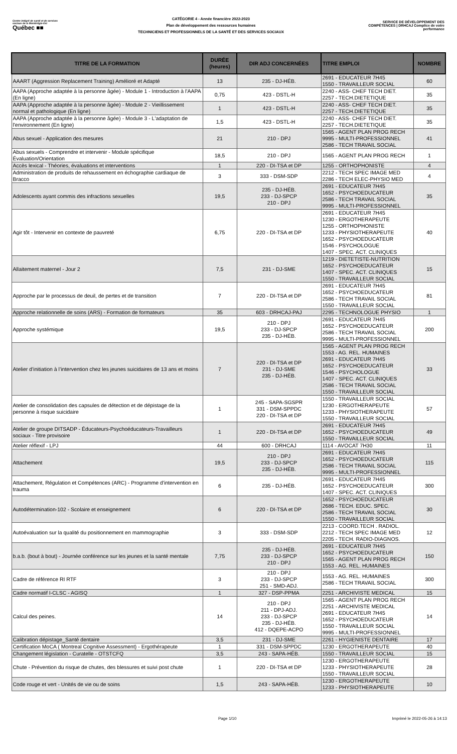Centre intégré de santé et de services sociaux de la Montérégie-Est
Québec ■■
CATÉGORIE 4 - Année financière 2022-2023
Plan de développement des ressources humaines
TECHNICIENS ET PROFESSIONNELS DE LA SANTÉ ET DES SERVICES SOCIAUX
SERVICE DE DÉVELOPPEMENT DES COMPÉTENCES | DRHCAJ Complice de votre performance
| TITRE DE LA FORMATION | DURÉE (heures) | DIR ADJ CONCERNÉES | TITRE EMPLOI | NOMBRE |
| --- | --- | --- | --- | --- |
| AAART (Aggression Replacement Training) Amélioré et Adapté | 13 | 235 - DJ-HÉB. | 2691 - EDUCATEUR 7H45 1550 - TRAVAILLEUR SOCIAL | 60 |
| AAPA (Approche adaptée à la personne âgée) - Module 1 - Introduction à l'AAPA (En ligne) | 0,75 | 423 - DSTL-H | 2240 - ASS- CHEF TECH DIET. 2257 - TECH.DIETETIQUE | 35 |
| AAPA (Approche adaptée à la personne âgée) - Module 2 - Vieillissement normal et pathologique (En ligne) | 1 | 423 - DSTL-H | 2240 - ASS- CHEF TECH DIET. 2257 - TECH.DIETETIQUE | 35 |
| AAPA (Approche adaptée à la personne âgée) - Module 3 - L'adaptation de l'environnement (En ligne) | 1,5 | 423 - DSTL-H | 2240 - ASS- CHEF TECH DIET. 2257 - TECH.DIETETIQUE | 35 |
| Abus sexuel - Application des mesures | 21 | 210 - DPJ | 1565 - AGENT PLAN PROG RECH 9995 - MULTI-PROFESSIONNEL 2586 - TECH TRAVAIL SOCIAL | 41 |
| Abus sexuels - Comprendre et intervenir - Module spécifique Évaluation/Orientation | 18,5 | 210 - DPJ | 1565 - AGENT PLAN PROG RECH | 1 |
| Accès lexical - Théories, évaluations et interventions | 1 | 220 - DI-TSA et DP | 1255 - ORTHOPHONISTE | 4 |
| Administration de produits de rehaussement en échographie cardiaque de Bracco | 3 | 333 - DSM-SDP | 2212 - TECH SPEC IMAGE MED 2286 - TECH ELEC-PHYSIO MED | 4 |
| Adolescents ayant commis des infractions sexuelles | 19,5 | 235 - DJ-HÉB. 233 - DJ-SPCP 210 - DPJ | 2691 - EDUCATEUR 7H45 1652 - PSYCHOEDUCATEUR 2586 - TECH TRAVAIL SOCIAL 9995 - MULTI-PROFESSIONNEL | 35 |
| Agir tôt - Intervenir en contexte de pauvreté | 6,75 | 220 - DI-TSA et DP | 2691 - EDUCATEUR 7H45 1230 - ERGOTHERAPEUTE 1255 - ORTHOPHONISTE 1233 - PHYSIOTHERAPEUTE 1652 - PSYCHOEDUCATEUR 1546 - PSYCHOLOGUE 1407 - SPEC. ACT. CLINIQUES | 40 |
| Allaitement maternel - Jour 2 | 7,5 | 231 - DJ-SME | 1219 - DIETETISTE-NUTRITION 1652 - PSYCHOEDUCATEUR 1407 - SPEC. ACT. CLINIQUES 1550 - TRAVAILLEUR SOCIAL | 15 |
| Approche par le processus de deuil, de pertes et de transition | 7 | 220 - DI-TSA et DP | 2691 - EDUCATEUR 7H45 1652 - PSYCHOEDUCATEUR 2586 - TECH TRAVAIL SOCIAL 1550 - TRAVAILLEUR SOCIAL | 81 |
| Approche relationnelle de soins (ARS) - Formation de formateurs | 35 | 603 - DRHCAJ-PAJ | 2295 - TECHNOLOGUE PHYSIO | 1 |
| Approche systémique | 19,5 | 210 - DPJ 233 - DJ-SPCP 235 - DJ-HÉB. | 2691 - EDUCATEUR 7H45 1652 - PSYCHOEDUCATEUR 2586 - TECH TRAVAIL SOCIAL 9995 - MULTI-PROFESSIONNEL | 200 |
| Atelier d’initiation à l’intervention chez les jeunes suicidaires de 13 ans et moins | 7 | 220 - DI-TSA et DP 231 - DJ-SME 235 - DJ-HÉB. | 1565 - AGENT PLAN PROG RECH 1553 - AG. REL. HUMAINES 2691 - EDUCATEUR 7H45 1652 - PSYCHOEDUCATEUR 1546 - PSYCHOLOGUE 1407 - SPEC. ACT. CLINIQUES 2586 - TECH TRAVAIL SOCIAL 1550 - TRAVAILLEUR SOCIAL | 33 |
| Atelier de consolidation des capsules de détection et de dépistage de la personne à risque suicidaire | 1 | 245 - SAPA-SGSPR 331 - DSM-SPPDC 220 - DI-TSA et DP | 1550 - TRAVAILLEUR SOCIAL 1230 - ERGOTHERAPEUTE 1233 - PHYSIOTHERAPEUTE 1550 - TRAVAILLEUR SOCIAL | 57 |
| Atelier de groupe DITSADP - Éducateurs-Psychoéducateurs-Travailleurs sociaux - Titre provisoire | 1 | 220 - DI-TSA et DP | 2691 - EDUCATEUR 7H45 1652 - PSYCHOEDUCATEUR 1550 - TRAVAILLEUR SOCIAL | 49 |
| Atelier réflexif - LPJ | 44 | 600 - DRHCAJ | 1114 - AVOCAT 7H30 | 11 |
| Attachement | 19,5 | 210 - DPJ 233 - DJ-SPCP 235 - DJ-HÉB. | 2691 - EDUCATEUR 7H45 1652 - PSYCHOEDUCATEUR 2586 - TECH TRAVAIL SOCIAL 9995 - MULTI-PROFESSIONNEL | 115 |
| Attachement, Régulation et Compétences (ARC) - Programme d'intervention en trauma | 6 | 235 - DJ-HÉB. | 2691 - EDUCATEUR 7H45 1652 - PSYCHOEDUCATEUR 1407 - SPEC. ACT. CLINIQUES | 300 |
| Autodétermination-102 - Scolaire et enseignement | 6 | 220 - DI-TSA et DP | 1652 - PSYCHOEDUCATEUR 2686 - TECH. EDUC. SPEC. 2586 - TECH TRAVAIL SOCIAL 1550 - TRAVAILLEUR SOCIAL | 30 |
| Autoévaluation sur la qualité du positionnement en mammographie | 3 | 333 - DSM-SDP | 2213 - COORD.TECH . RADIOL. 2212 - TECH SPEC IMAGE MED 2205 - TECH. RADIO-DIAGNOS. | 12 |
| b.a.b. (bout à bout) - Journée conférence sur les jeunes et la santé mentale | 7,75 | 235 - DJ-HÉB. 233 - DJ-SPCP 210 - DPJ | 2691 - EDUCATEUR 7H45 1652 - PSYCHOEDUCATEUR 1565 - AGENT PLAN PROG RECH 1553 - AG. REL. HUMAINES | 150 |
| Cadre de référence RI RTF | 3 | 210 - DPJ 233 - DJ-SPCP 251 - SMD-ADJ. | 1553 - AG. REL. HUMAINES 2586 - TECH TRAVAIL SOCIAL | 300 |
| Cadre normatif I-CLSC - AGISQ | 1 | 327 - DSP-PPMA | 2251 - ARCHIVISTE MEDICAL | 15 |
| Calcul des peines. | 14 | 210 - DPJ 211 - DPJ-ADJ. 233 - DJ-SPCP 235 - DJ-HÉB. 412 - DQEPE-ACPO | 1565 - AGENT PLAN PROG RECH 2251 - ARCHIVISTE MEDICAL 2691 - EDUCATEUR 7H45 1652 - PSYCHOEDUCATEUR 1550 - TRAVAILLEUR SOCIAL 9995 - MULTI-PROFESSIONNEL | 14 |
| Calibration dépistage_Santé dentaire | 3,5 | 231 - DJ-SME | 2261 - HYGIENISTE DENTAIRE | 17 |
| Certification MoCA ( Montreal Cognitive Assessment) - Ergothérapeute | 1 | 331 - DSM-SPPDC | 1230 - ERGOTHERAPEUTE | 40 |
| Changement législation - Curatelle - OTSTCFQ | 3,5 | 243 - SAPA-HÉB. | 1550 - TRAVAILLEUR SOCIAL | 15 |
| Chute - Prévention du risque de chutes, des blessures et suivi post chute | 1 | 220 - DI-TSA et DP | 1230 - ERGOTHERAPEUTE 1233 - PHYSIOTHERAPEUTE 1550 - TRAVAILLEUR SOCIAL | 28 |
| Code rouge et vert - Unités de vie ou de soins | 1,5 | 243 - SAPA-HÉB. | 1230 - ERGOTHERAPEUTE 1233 - PHYSIOTHERAPEUTE | 10 |
Page 1/10 Imprimé le 2022-05-26 à 14:13